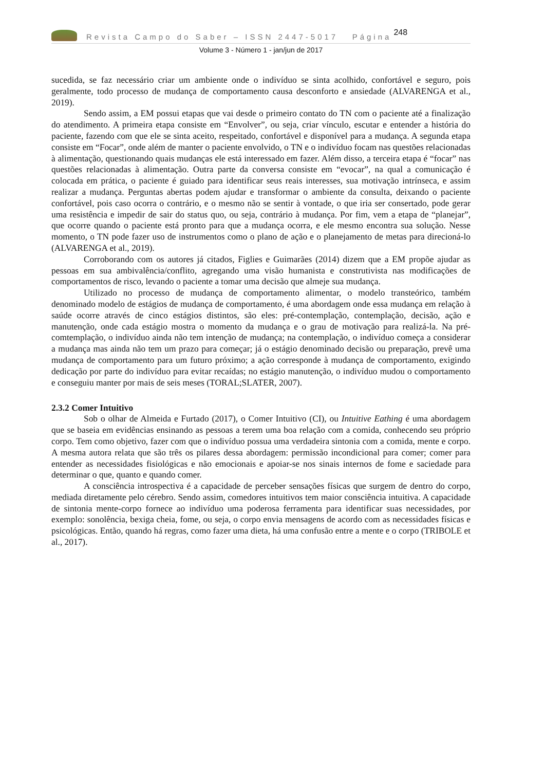Revista Campo do Saber – ISSN 2447-5017 Página 248
Volume 3 - Número 1 - jan/jun de 2017
sucedida, se faz necessário criar um ambiente onde o indivíduo se sinta acolhido, confortável e seguro, pois geralmente, todo processo de mudança de comportamento causa desconforto e ansiedade (ALVARENGA et al., 2019).
Sendo assim, a EM possui etapas que vai desde o primeiro contato do TN com o paciente até a finalização do atendimento. A primeira etapa consiste em “Envolver”, ou seja, criar vínculo, escutar e entender a história do paciente, fazendo com que ele se sinta aceito, respeitado, confortável e disponível para a mudança. A segunda etapa consiste em “Focar”, onde além de manter o paciente envolvido, o TN e o indivíduo focam nas questões relacionadas à alimentação, questionando quais mudanças ele está interessado em fazer. Além disso, a terceira etapa é “focar” nas questões relacionadas à alimentação. Outra parte da conversa consiste em “evocar”, na qual a comunicação é colocada em prática, o paciente é guiado para identificar seus reais interesses, sua motivação intrínseca, e assim realizar a mudança. Perguntas abertas podem ajudar e transformar o ambiente da consulta, deixando o paciente confortável, pois caso ocorra o contrário, e o mesmo não se sentir à vontade, o que iria ser consertado, pode gerar uma resistência e impedir de sair do status quo, ou seja, contrário à mudança. Por fim, vem a etapa de “planejar”, que ocorre quando o paciente está pronto para que a mudança ocorra, e ele mesmo encontra sua solução. Nesse momento, o TN pode fazer uso de instrumentos como o plano de ação e o planejamento de metas para direcioná-lo (ALVARENGA et al., 2019).
Corroborando com os autores já citados, Figlies e Guimarães (2014) dizem que a EM propõe ajudar as pessoas em sua ambivalência/conflito, agregando uma visão humanista e construtivista nas modificações de comportamentos de risco, levando o paciente a tomar uma decisão que almeje sua mudança.
Utilizado no processo de mudança de comportamento alimentar, o modelo transteórico, também denominado modelo de estágios de mudança de comportamento, é uma abordagem onde essa mudança em relação à saúde ocorre através de cinco estágios distintos, são eles: pré-contemplação, contemplação, decisão, ação e manutenção, onde cada estágio mostra o momento da mudança e o grau de motivação para realizá-la. Na pré-comtemplação, o indivíduo ainda não tem intenção de mudança; na contemplação, o indivíduo começa a considerar a mudança mas ainda não tem um prazo para começar; já o estágio denominado decisão ou preparação, prevê uma mudança de comportamento para um futuro próximo; a ação corresponde à mudança de comportamento, exigindo dedicação por parte do indivíduo para evitar recaídas; no estágio manutenção, o indivíduo mudou o comportamento e conseguiu manter por mais de seis meses (TORAL;SLATER, 2007).
2.3.2 Comer Intuitivo
Sob o olhar de Almeida e Furtado (2017), o Comer Intuitivo (CI), ou Intuitive Eathing é uma abordagem que se baseia em evidências ensinando as pessoas a terem uma boa relação com a comida, conhecendo seu próprio corpo. Tem como objetivo, fazer com que o indivíduo possua uma verdadeira sintonia com a comida, mente e corpo. A mesma autora relata que são três os pilares dessa abordagem: permissão incondicional para comer; comer para entender as necessidades fisiológicas e não emocionais e apoiar-se nos sinais internos de fome e saciedade para determinar o que, quanto e quando comer.
A consciência introspectiva é a capacidade de perceber sensações físicas que surgem de dentro do corpo, mediada diretamente pelo cérebro. Sendo assim, comedores intuitivos tem maior consciência intuitiva. A capacidade de sintonia mente-corpo fornece ao indivíduo uma poderosa ferramenta para identificar suas necessidades, por exemplo: sonolência, bexiga cheia, fome, ou seja, o corpo envia mensagens de acordo com as necessidades físicas e psicológicas. Então, quando há regras, como fazer uma dieta, há uma confusão entre a mente e o corpo (TRIBOLE et al., 2017).